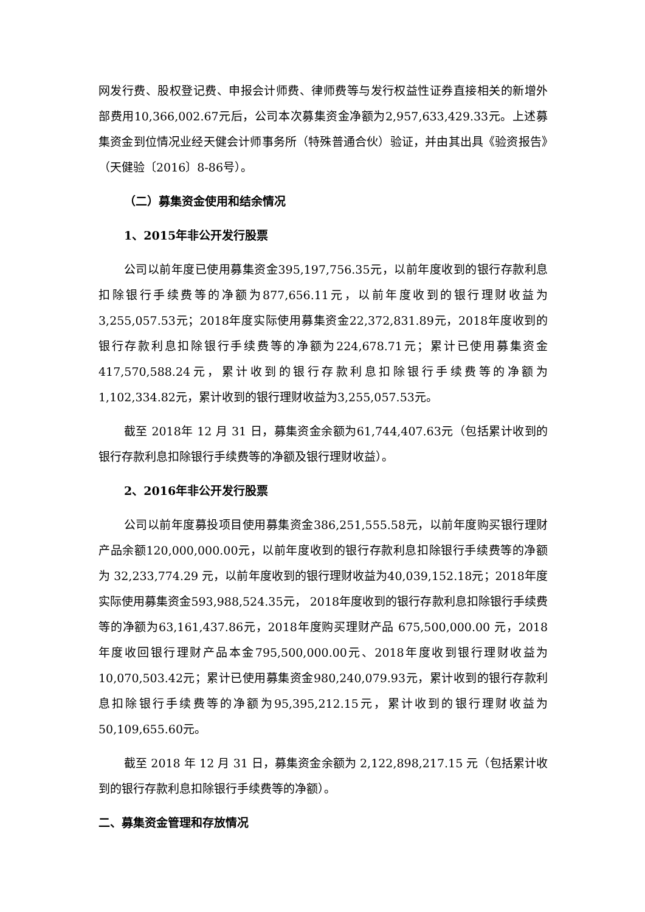网发行费、股权登记费、申报会计师费、律师费等与发行权益性证券直接相关的新增外部费用10,366,002.67元后，公司本次募集资金净额为2,957,633,429.33元。上述募集资金到位情况业经天健会计师事务所（特殊普通合伙）验证，并由其出具《验资报告》（天健验〔2016〕8-86号）。
（二）募集资金使用和结余情况
1、2015年非公开发行股票
公司以前年度已使用募集资金395,197,756.35元，以前年度收到的银行存款利息扣除银行手续费等的净额为877,656.11元，以前年度收到的银行理财收益为3,255,057.53元；2018年度实际使用募集资金22,372,831.89元，2018年度收到的银行存款利息扣除银行手续费等的净额为224,678.71元；累计已使用募集资金417,570,588.24元，累计收到的银行存款利息扣除银行手续费等的净额为1,102,334.82元，累计收到的银行理财收益为3,255,057.53元。
截至 2018年 12 月 31 日，募集资金余额为61,744,407.63元（包括累计收到的银行存款利息扣除银行手续费等的净额及银行理财收益）。
2、2016年非公开发行股票
公司以前年度募投项目使用募集资金386,251,555.58元，以前年度购买银行理财产品余额120,000,000.00元，以前年度收到的银行存款利息扣除银行手续费等的净额为 32,233,774.29 元，以前年度收到的银行理财收益为40,039,152.18元；2018年度实际使用募集资金593,988,524.35元， 2018年度收到的银行存款利息扣除银行手续费等的净额为63,161,437.86元，2018年度购买理财产品 675,500,000.00 元，2018 年度收回银行理财产品本金795,500,000.00元、2018年度收到银行理财收益为10,070,503.42元；累计已使用募集资金980,240,079.93元，累计收到的银行存款利息扣除银行手续费等的净额为95,395,212.15元，累计收到的银行理财收益为50,109,655.60元。
截至 2018 年 12 月 31 日，募集资金余额为 2,122,898,217.15 元（包括累计收到的银行存款利息扣除银行手续费等的净额）。
二、募集资金管理和存放情况